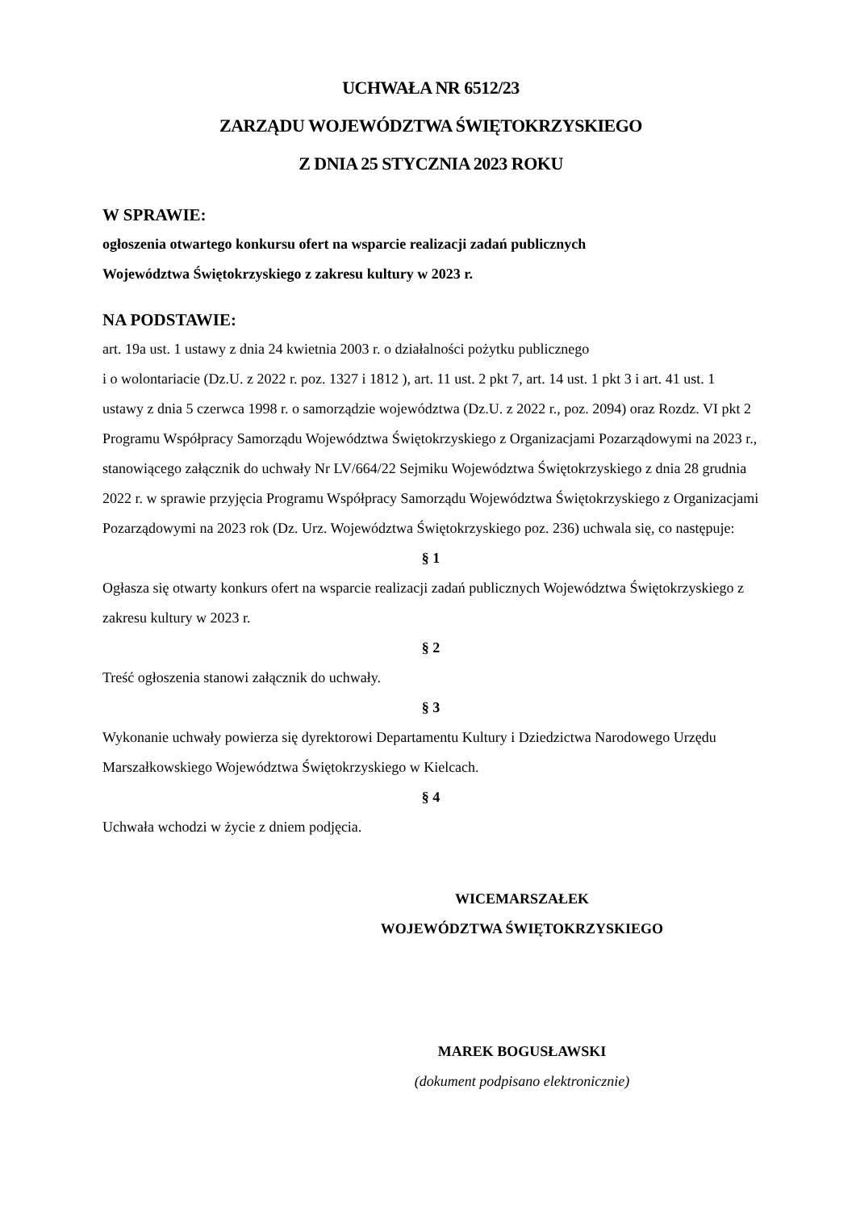UCHWAŁA NR 6512/23
ZARZĄDU WOJEWÓDZTWA ŚWIĘTOKRZYSKIEGO
Z DNIA 25 STYCZNIA 2023 ROKU
W SPRAWIE:
ogłoszenia otwartego konkursu ofert na wsparcie realizacji zadań publicznych
Województwa Świętokrzyskiego z zakresu kultury w 2023 r.
NA PODSTAWIE:
art. 19a ust. 1 ustawy z dnia 24 kwietnia 2003 r. o działalności pożytku publicznego
i o wolontariacie (Dz.U. z 2022 r. poz. 1327 i 1812 ), art. 11 ust. 2 pkt 7, art. 14 ust. 1 pkt 3 i art. 41 ust. 1 ustawy z dnia 5 czerwca 1998 r. o samorządzie województwa (Dz.U. z 2022 r., poz. 2094) oraz Rozdz. VI pkt 2 Programu Współpracy Samorządu Województwa Świętokrzyskiego z Organizacjami Pozarządowymi na 2023 r., stanowiącego załącznik do uchwały Nr LV/664/22 Sejmiku Województwa Świętokrzyskiego z dnia 28 grudnia 2022 r. w sprawie przyjęcia Programu Współpracy Samorządu Województwa Świętokrzyskiego z Organizacjami Pozarządowymi na 2023 rok (Dz. Urz. Województwa Świętokrzyskiego poz. 236) uchwala się, co następuje:
§ 1
Ogłasza się otwarty konkurs ofert na wsparcie realizacji zadań publicznych Województwa Świętokrzyskiego z zakresu kultury w 2023 r.
§ 2
Treść ogłoszenia stanowi załącznik do uchwały.
§ 3
Wykonanie uchwały powierza się dyrektorowi Departamentu Kultury i Dziedzictwa Narodowego Urzędu Marszałkowskiego Województwa Świętokrzyskiego w Kielcach.
§ 4
Uchwała wchodzi w życie z dniem podjęcia.
WICEMARSZAŁEK
WOJEWÓDZTWA ŚWIĘTOKRZYSKIEGO
MAREK BOGUSŁAWSKI
(dokument podpisano elektronicznie)